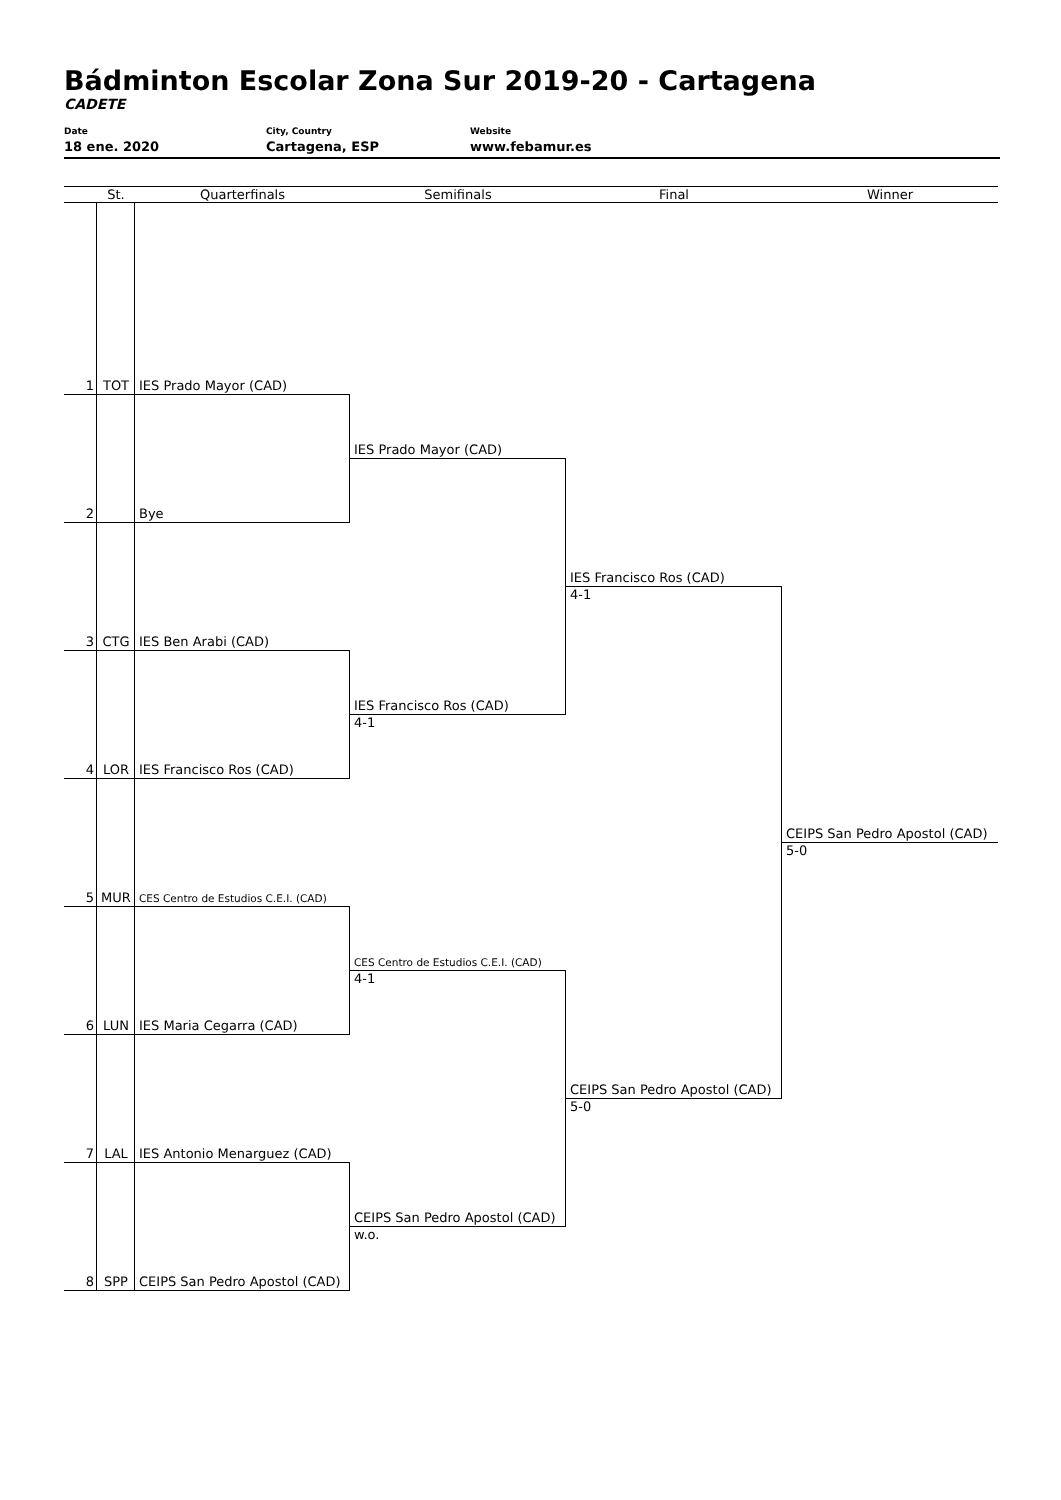Bádminton Escolar Zona Sur 2019-20 - Cartagena
CADETE
Date
18 ene. 2020
City, Country
Cartagena, ESP
Website
www.febamur.es
St.
Quarterfinals
Semifinals
Final
Winner
1
TOT
IES Prado Mayor (CAD)
2
Bye
3
CTG
IES Ben Arabi (CAD)
4
LOR
IES Francisco Ros (CAD)
5
MUR
CES Centro de Estudios C.E.I. (CAD)
6
LUN
IES Maria Cegarra (CAD)
7
LAL
IES Antonio Menarguez (CAD)
8
SPP
CEIPS San Pedro Apostol (CAD)
IES Prado Mayor (CAD)
IES Francisco Ros (CAD)
4-1
CES Centro de Estudios C.E.I. (CAD)
4-1
CEIPS San Pedro Apostol (CAD)
w.o.
IES Francisco Ros (CAD)
4-1
CEIPS San Pedro Apostol (CAD)
5-0
CEIPS San Pedro Apostol (CAD)
5-0